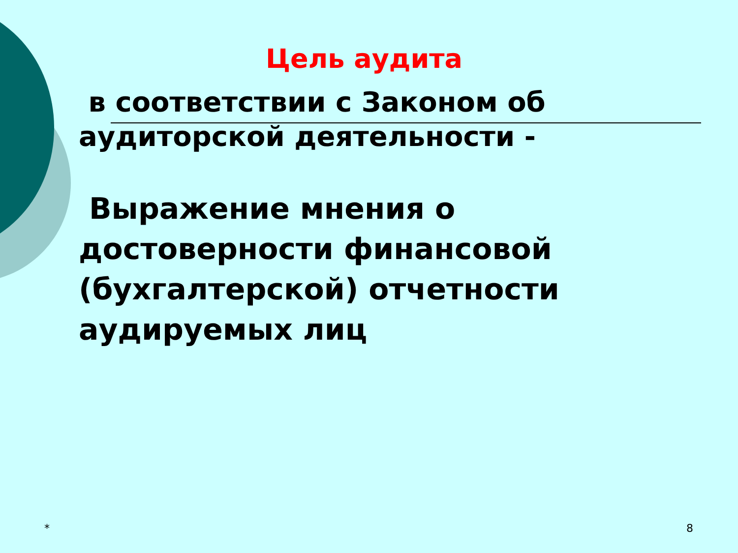Цель аудита
в соответствии с Законом об аудиторской деятельности -
Выражение мнения о достоверности финансовой (бухгалтерской) отчетности аудируемых лиц
* 8